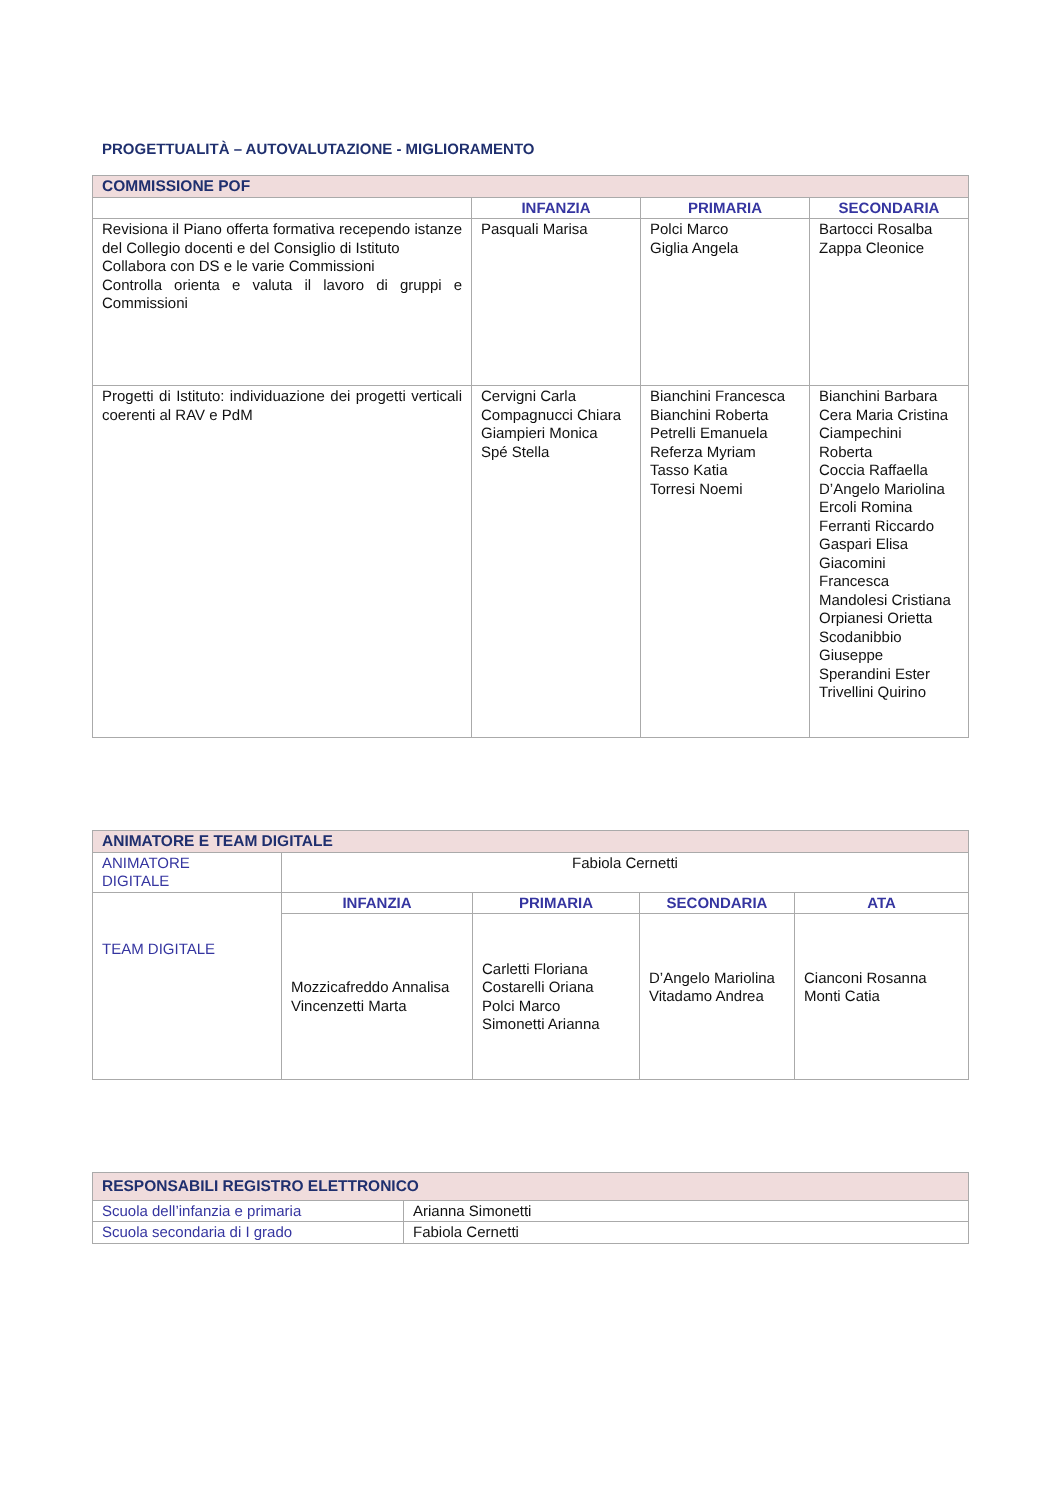PROGETTUALITÀ – AUTOVALUTAZIONE - MIGLIORAMENTO
| COMMISSIONE POF | | | |
| | INFANZIA | PRIMARIA | SECONDARIA |
| Revisiona il Piano offerta formativa recependo istanze del Collegio docenti e del Consiglio di Istituto Collabora con DS e le varie Commissioni Controlla orienta e valuta il lavoro di gruppi e Commissioni | Pasquali Marisa | Polci Marco Giglia Angela | Bartocci Rosalba Zappa Cleonice |
| Progetti di Istituto: individuazione dei progetti verticali coerenti al RAV e PdM | Cervigni Carla Compagnucci Chiara Giampieri Monica Spé Stella | Bianchini Francesca Bianchini Roberta Petrelli Emanuela Referza Myriam Tasso Katia Torresi Noemi | Bianchini Barbara Cera Maria Cristina Ciampechini Roberta Coccia Raffaella D’Angelo Mariolina Ercoli Romina Ferranti Riccardo Gaspari Elisa Giacomini Francesca Mandolesi Cristiana Orpianesi Orietta Scodanibbio Giuseppe Sperandini Ester Trivellini Quirino |
| ANIMATORE E TEAM DIGITALE | | | | |
| ANIMATORE DIGITALE | Fabiola Cernetti | | | |
| TEAM DIGITALE | INFANZIA | PRIMARIA | SECONDARIA | ATA |
| | Mozzicafreddo Annalisa Vincenzetti Marta | Carletti Floriana Costarelli Oriana Polci Marco Simonetti Arianna | D’Angelo Mariolina Vitadamo Andrea | Cianconi Rosanna Monti Catia |
| RESPONSABILI REGISTRO ELETTRONICO | |
| Scuola dell’infanzia e primaria | Arianna Simonetti |
| Scuola secondaria di I grado | Fabiola Cernetti |